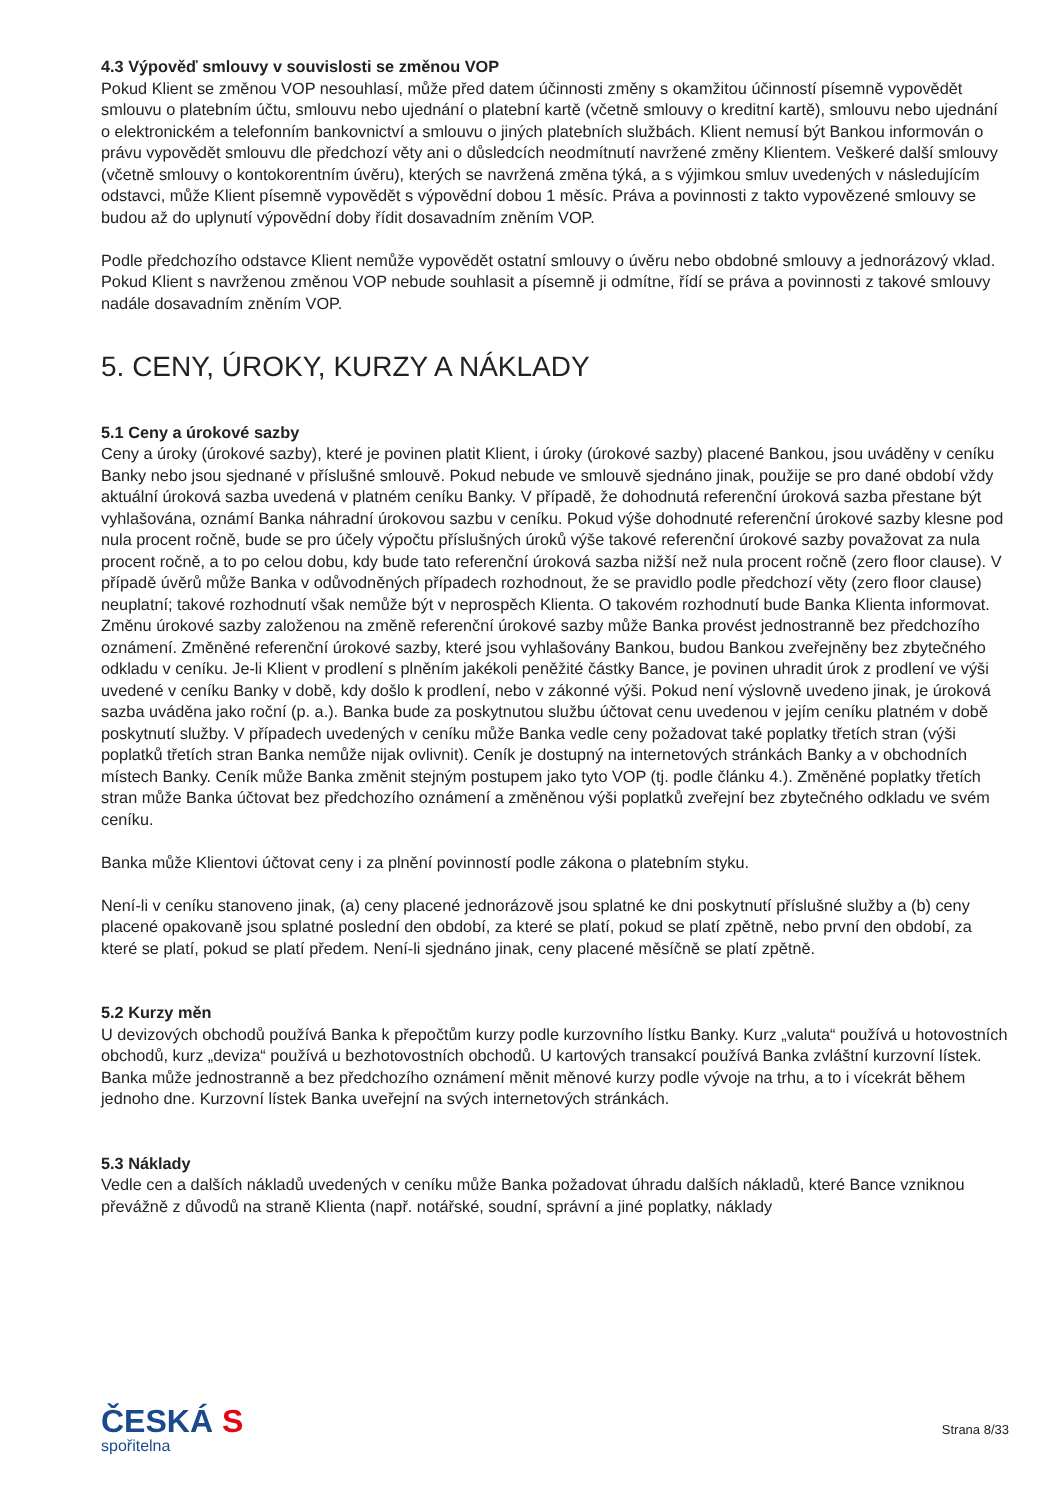4.3 Výpověď smlouvy v souvislosti se změnou VOP
Pokud Klient se změnou VOP nesouhlasí, může před datem účinnosti změny s okamžitou účinností písemně vypovědět smlouvu o platebním účtu, smlouvu nebo ujednání o platební kartě (včetně smlouvy o kreditní kartě), smlouvu nebo ujednání o elektronickém a telefonním bankovnictví a smlouvu o jiných platebních službách. Klient nemusí být Bankou informován o právu vypovědět smlouvu dle předchozí věty ani o důsledcích neodmítnutí navržené změny Klientem. Veškeré další smlouvy (včetně smlouvy o kontokorentním úvěru), kterých se navržená změna týká, a s výjimkou smluv uvedených v následujícím odstavci, může Klient písemně vypovědět s výpovědní dobou 1 měsíc. Práva a povinnosti z takto vypovězené smlouvy se budou až do uplynutí výpovědní doby řídit dosavadním zněním VOP.
Podle předchozího odstavce Klient nemůže vypovědět ostatní smlouvy o úvěru nebo obdobné smlouvy a jednorázový vklad. Pokud Klient s navrženou změnou VOP nebude souhlasit a písemně ji odmítne, řídí se práva a povinnosti z takové smlouvy nadále dosavadním zněním VOP.
5. CENY, ÚROKY, KURZY A NÁKLADY
5.1 Ceny a úrokové sazby
Ceny a úroky (úrokové sazby), které je povinen platit Klient, i úroky (úrokové sazby) placené Bankou, jsou uváděny v ceníku Banky nebo jsou sjednané v příslušné smlouvě. Pokud nebude ve smlouvě sjednáno jinak, použije se pro dané období vždy aktuální úroková sazba uvedená v platném ceníku Banky. V případě, že dohodnutá referenční úroková sazba přestane být vyhlašována, oznámí Banka náhradní úrokovou sazbu v ceníku. Pokud výše dohodnuté referenční úrokové sazby klesne pod nula procent ročně, bude se pro účely výpočtu příslušných úroků výše takové referenční úrokové sazby považovat za nula procent ročně, a to po celou dobu, kdy bude tato referenční úroková sazba nižší než nula procent ročně (zero floor clause). V případě úvěrů může Banka v odůvodněných případech rozhodnout, že se pravidlo podle předchozí věty (zero floor clause) neuplatní; takové rozhodnutí však nemůže být v neprospěch Klienta. O takovém rozhodnutí bude Banka Klienta informovat. Změnu úrokové sazby založenou na změně referenční úrokové sazby může Banka provést jednostranně bez předchozího oznámení. Změněné referenční úrokové sazby, které jsou vyhlašovány Bankou, budou Bankou zveřejněny bez zbytečného odkladu v ceníku. Je-li Klient v prodlení s plněním jakékoli peněžité částky Bance, je povinen uhradit úrok z prodlení ve výši uvedené v ceníku Banky v době, kdy došlo k prodlení, nebo v zákonné výši. Pokud není výslovně uvedeno jinak, je úroková sazba uváděna jako roční (p. a.). Banka bude za poskytnutou službu účtovat cenu uvedenou v jejím ceníku platném v době poskytnutí služby. V případech uvedených v ceníku může Banka vedle ceny požadovat také poplatky třetích stran (výši poplatků třetích stran Banka nemůže nijak ovlivnit). Ceník je dostupný na internetových stránkách Banky a v obchodních místech Banky. Ceník může Banka změnit stejným postupem jako tyto VOP (tj. podle článku 4.). Změněné poplatky třetích stran může Banka účtovat bez předchozího oznámení a změněnou výši poplatků zveřejní bez zbytečného odkladu ve svém ceníku.
Banka může Klientovi účtovat ceny i za plnění povinností podle zákona o platebním styku.
Není-li v ceníku stanoveno jinak, (a) ceny placené jednorázově jsou splatné ke dni poskytnutí příslušné služby a (b) ceny placené opakovaně jsou splatné poslední den období, za které se platí, pokud se platí zpětně, nebo první den období, za které se platí, pokud se platí předem. Není-li sjednáno jinak, ceny placené měsíčně se platí zpětně.
5.2 Kurzy měn
U devizových obchodů používá Banka k přepočtům kurzy podle kurzovního lístku Banky. Kurz „valuta“ používá u hotovostních obchodů, kurz „deviza“ používá u bezhotovostních obchodů. U kartových transakcí používá Banka zvláštní kurzovní lístek. Banka může jednostranně a bez předchozího oznámení měnit měnové kurzy podle vývoje na trhu, a to i vícekrát během jednoho dne. Kurzovní lístek Banka uveřejní na svých internetových stránkách.
5.3 Náklady
Vedle cen a dalších nákladů uvedených v ceníku může Banka požadovat úhradu dalších nákladů, které Bance vzniknou převážně z důvodů na straně Klienta (např. notářské, soudní, správní a jiné poplatky, náklady
ČESKÁ S
spořitelna
Strana 8/33